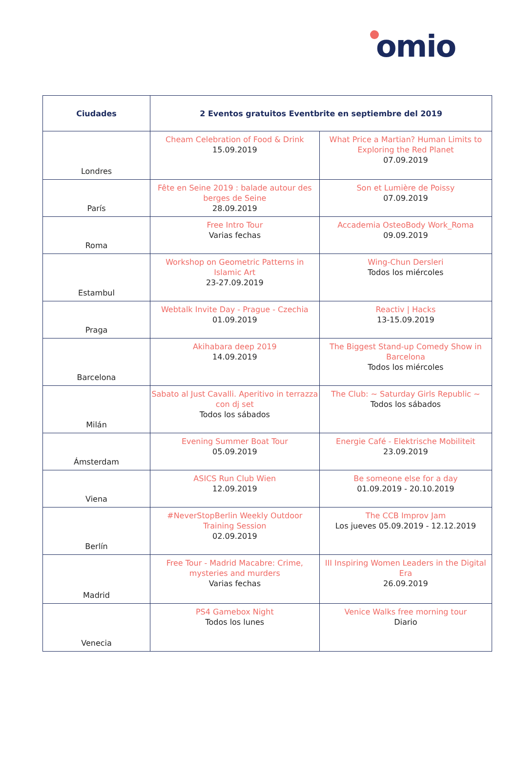omio
| Ciudades | 2 Eventos gratuitos Eventbrite en septiembre del 2019 | |
| --- | --- | --- |
| Londres | Cheam Celebration of Food & Drink 15.09.2019 | What Price a Martian? Human Limits to Exploring the Red Planet 07.09.2019 |
| París | Fête en Seine 2019 : balade autour des berges de Seine 28.09.2019 | Son et Lumière de Poissy 07.09.2019 |
| Roma | Free Intro Tour Varias fechas | Accademia OsteoBody Work_Roma 09.09.2019 |
| Estambul | Workshop on Geometric Patterns in Islamic Art 23-27.09.2019 | Wing-Chun Dersleri Todos los miércoles |
| Praga | Webtalk Invite Day - Prague - Czechia 01.09.2019 | Reactiv / Hacks 13-15.09.2019 |
| Barcelona | Akihabara deep 2019 14.09.2019 | The Biggest Stand-up Comedy Show in Barcelona Todos los miércoles |
| Milán | Sabato al Just Cavalli. Aperitivo in terrazza con dj set Todos los sábados | The Club: ~ Saturday Girls Republic ~ Todos los sábados |
| Ámsterdam | Evening Summer Boat Tour 05.09.2019 | Energie Café - Elektrische Mobiliteit 23.09.2019 |
| Viena | ASICS Run Club Wien 12.09.2019 | Be someone else for a day 01.09.2019 - 20.10.2019 |
| Berlín | #NeverStopBerlin Weekly Outdoor Training Session 02.09.2019 | The CCB Improv Jam Los jueves 05.09.2019 - 12.12.2019 |
| Madrid | Free Tour - Madrid Macabre: Crime, mysteries and murders Varias fechas | III Inspiring Women Leaders in the Digital Era 26.09.2019 |
| Venecia | PS4 Gamebox Night Todos los lunes | Venice Walks free morning tour Diario |